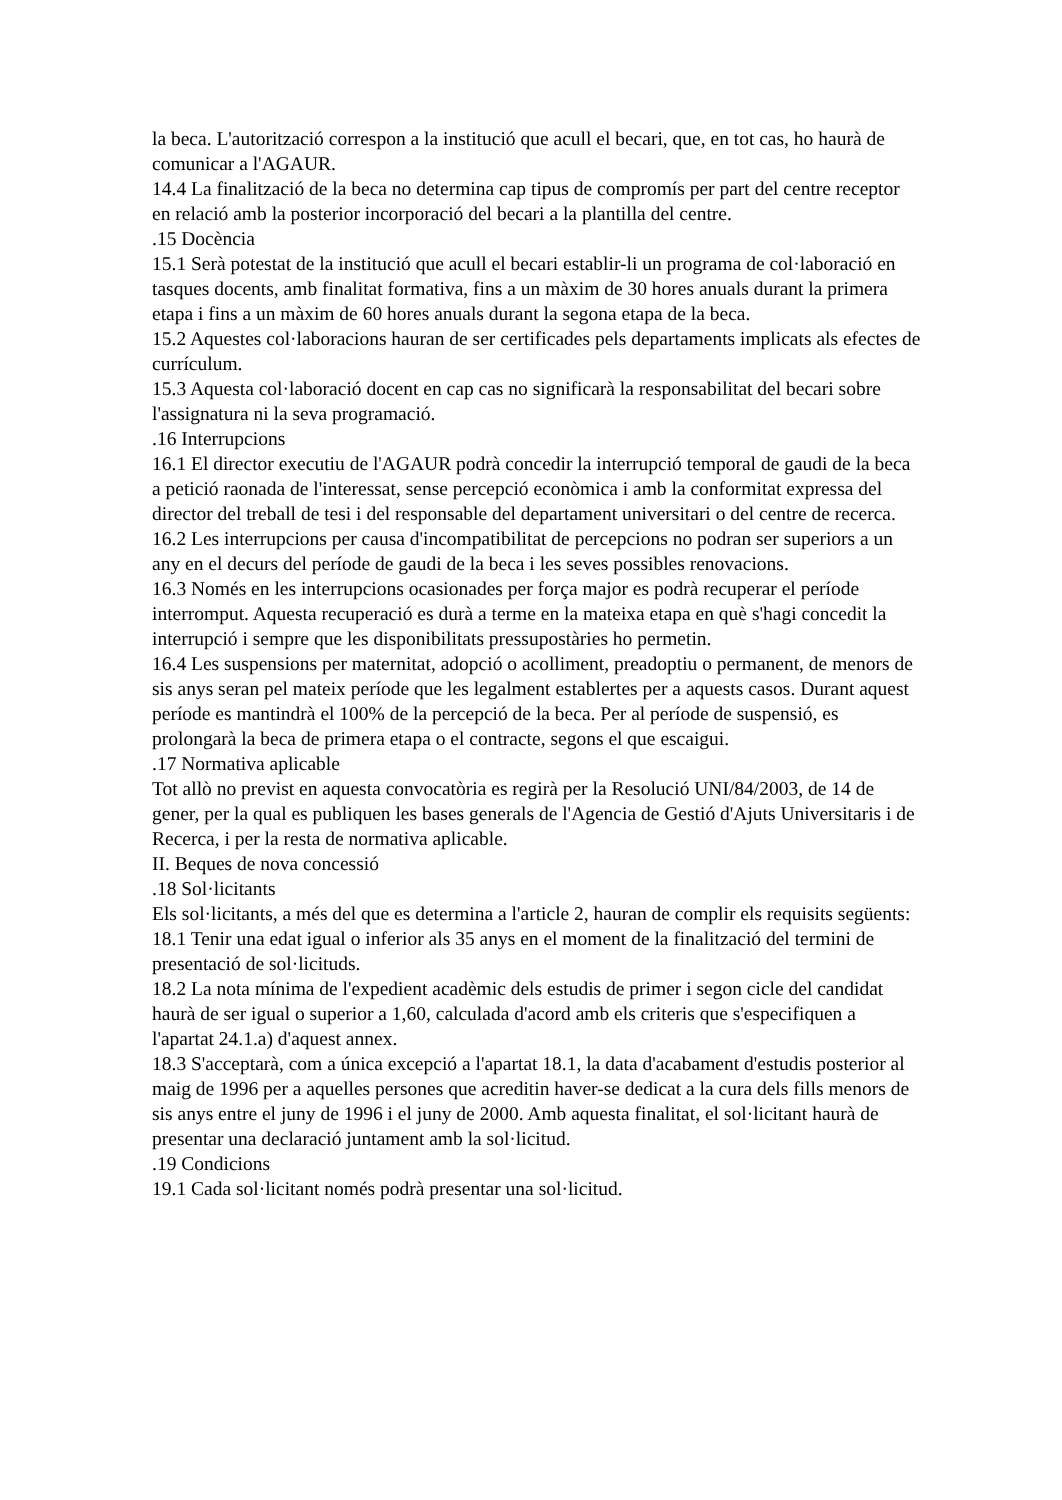la beca. L'autorització correspon a la institució que acull el becari, que, en tot cas, ho haurà de comunicar a l'AGAUR.
14.4 La finalització de la beca no determina cap tipus de compromís per part del centre receptor en relació amb la posterior incorporació del becari a la plantilla del centre.
.15 Docència
15.1 Serà potestat de la institució que acull el becari establir-li un programa de col·laboració en tasques docents, amb finalitat formativa, fins a un màxim de 30 hores anuals durant la primera etapa i fins a un màxim de 60 hores anuals durant la segona etapa de la beca.
15.2 Aquestes col·laboracions hauran de ser certificades pels departaments implicats als efectes de currículum.
15.3 Aquesta col·laboració docent en cap cas no significarà la responsabilitat del becari sobre l'assignatura ni la seva programació.
.16 Interrupcions
16.1 El director executiu de l'AGAUR podrà concedir la interrupció temporal de gaudi de la beca a petició raonada de l'interessat, sense percepció econòmica i amb la conformitat expressa del director del treball de tesi i del responsable del departament universitari o del centre de recerca.
16.2 Les interrupcions per causa d'incompatibilitat de percepcions no podran ser superiors a un any en el decurs del període de gaudi de la beca i les seves possibles renovacions.
16.3 Només en les interrupcions ocasionades per força major es podrà recuperar el període interromput. Aquesta recuperació es durà a terme en la mateixa etapa en què s'hagi concedit la interrupció i sempre que les disponibilitats pressupostàries ho permetin.
16.4 Les suspensions per maternitat, adopció o acolliment, preadoptiu o permanent, de menors de sis anys seran pel mateix període que les legalment establertes per a aquests casos. Durant aquest període es mantindrà el 100% de la percepció de la beca. Per al període de suspensió, es prolongarà la beca de primera etapa o el contracte, segons el que escaigui.
.17 Normativa aplicable
Tot allò no previst en aquesta convocatòria es regirà per la Resolució UNI/84/2003, de 14 de gener, per la qual es publiquen les bases generals de l'Agencia de Gestió d'Ajuts Universitaris i de Recerca, i per la resta de normativa aplicable.
II. Beques de nova concessió
.18 Sol·licitants
Els sol·licitants, a més del que es determina a l'article 2, hauran de complir els requisits següents:
18.1 Tenir una edat igual o inferior als 35 anys en el moment de la finalització del termini de presentació de sol·licituds.
18.2 La nota mínima de l'expedient acadèmic dels estudis de primer i segon cicle del candidat haurà de ser igual o superior a 1,60, calculada d'acord amb els criteris que s'especifiquen a l'apartat 24.1.a) d'aquest annex.
18.3 S'acceptarà, com a única excepció a l'apartat 18.1, la data d'acabament d'estudis posterior al maig de 1996 per a aquelles persones que acreditin haver-se dedicat a la cura dels fills menors de sis anys entre el juny de 1996 i el juny de 2000. Amb aquesta finalitat, el sol·licitant haurà de presentar una declaració juntament amb la sol·licitud.
.19 Condicions
19.1 Cada sol·licitant només podrà presentar una sol·licitud.